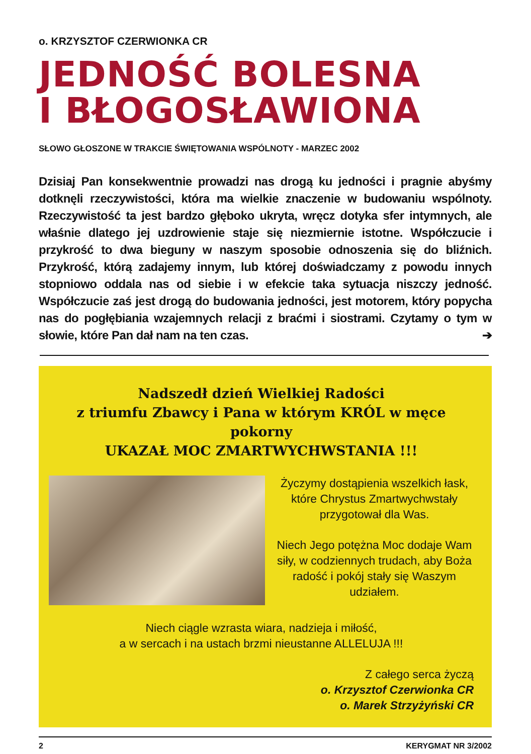o. KRZYSZTOF CZERWIONKA CR
JEDNOŚĆ BOLESNA
I BŁOGOSŁAWIONA
SŁOWO GŁOSZONE W TRAKCIE ŚWIĘTOWANIA WSPÓLNOTY - MARZEC 2002
Dzisiaj Pan konsekwentnie prowadzi nas drogą ku jedności i pragnie abyśmy dotknęli rzeczywistości, która ma wielkie znaczenie w budowaniu wspólnoty. Rzeczywistość ta jest bardzo głęboko ukryta, wręcz dotyka sfer intymnych, ale właśnie dlatego jej uzdrowienie staje się niezmiernie istotne. Współczucie i przykrość to dwa bieguny w naszym sposobie odnoszenia się do bliźnich. Przykrość, którą zadajemy innym, lub której doświadczamy z powodu innych stopniowo oddala nas od siebie i w efekcie taka sytuacja niszczy jedność. Współczucie zaś jest drogą do budowania jedności, jest motorem, który popycha nas do pogłębiania wzajemnych relacji z braćmi i siostrami. Czytamy o tym w słowie, które Pan dał nam na ten czas. ➔
Nadszedł dzień Wielkiej Radości
z triumfu Zbawcy i Pana w którym KRÓL w męce pokorny
UKAZAŁ MOC ZMARTWYCHWSTANIA !!!
Życzymy dostąpienia wszelkich łask, które Chrystus Zmartwychwstały przygotował dla Was.
Niech Jego potężna Moc dodaje Wam siły, w codziennych trudach, aby Boża radość i pokój stały się Waszym udziałem.
Niech ciągle wzrasta wiara, nadzieja i miłość,
a w sercach i na ustach brzmi nieustanne ALLELUJA !!!
Z całego serca życzą
o. Krzysztof Czerwionka CR
o. Marek Strzyżyński CR
2 KERYGMAT NR 3/2002